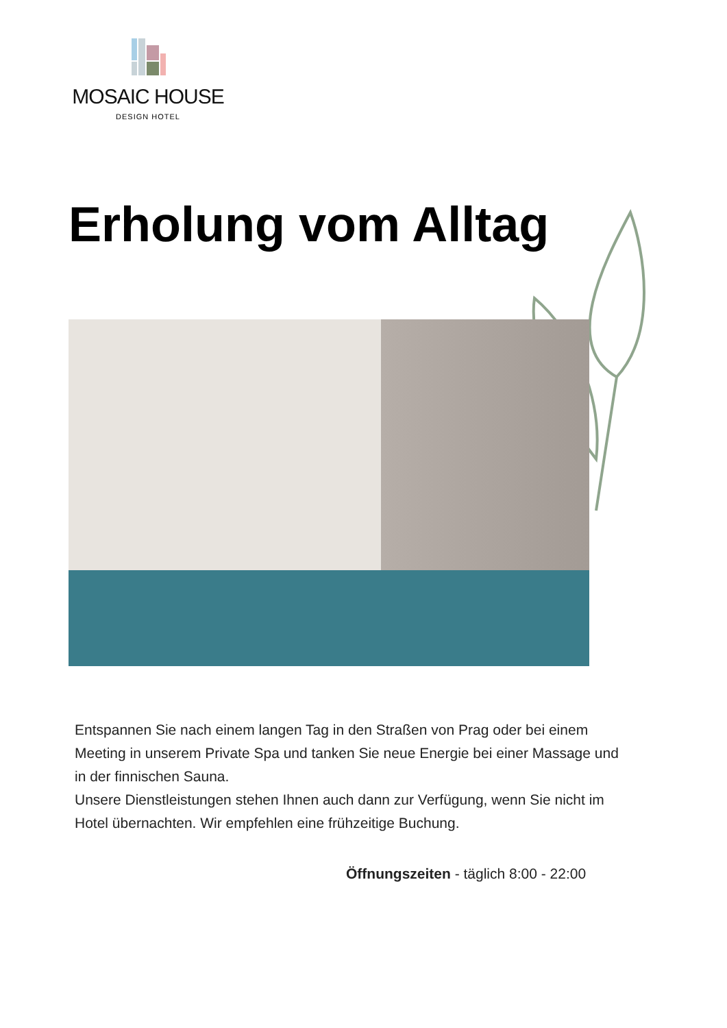MOSAIC HOUSE
DESIGN HOTEL
Erholung vom Alltag
Entspannen Sie nach einem langen Tag in den Straßen von Prag oder bei einem Meeting in unserem Private Spa und tanken Sie neue Energie bei einer Massage und in der finnischen Sauna.
Unsere Dienstleistungen stehen Ihnen auch dann zur Verfügung, wenn Sie nicht im Hotel übernachten. Wir empfehlen eine frühzeitige Buchung.
Öffnungszeiten - täglich 8:00 - 22:00